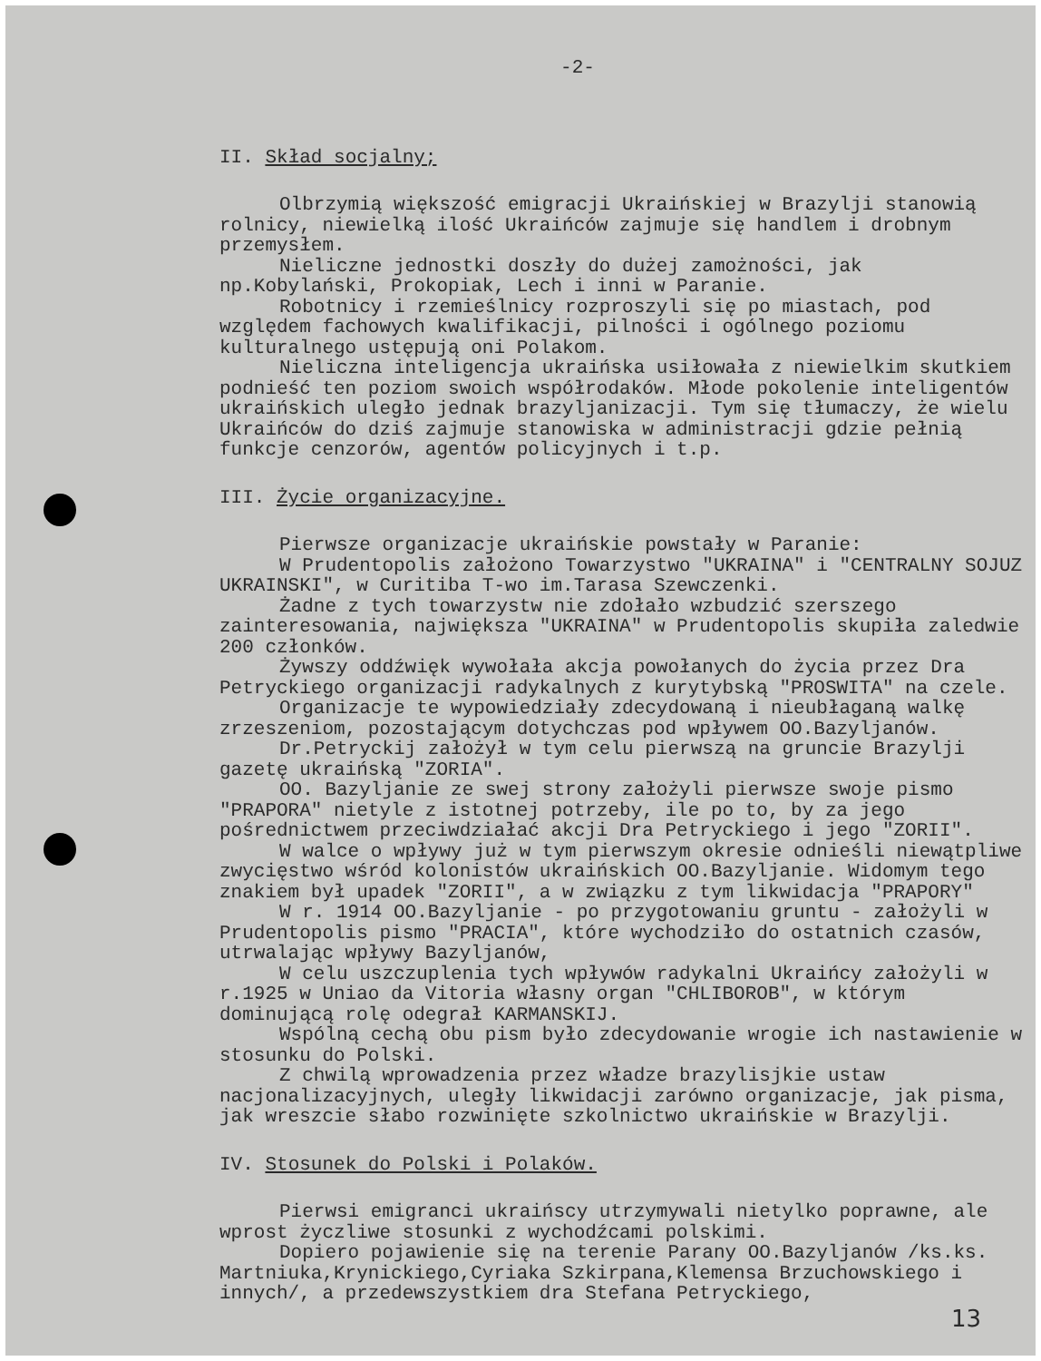-2-
II. Skład socjalny;
Olbrzymią większość emigracji Ukraińskiej w Brazylji stanowią rolnicy, niewielką ilość Ukraińców zajmuje się handlem i drobnym przemysłem.
Nieliczne jednostki doszły do dużej zamożności, jak np.Kobylański, Prokopiak, Lech i inni w Paranie.
Robotnicy i rzemieślnicy rozproszyli się po miastach, pod względem fachowych kwalifikacji, pilności i ogólnego poziomu kulturalnego ustępują oni Polakom.
Nieliczna inteligencja ukraińska usiłowała z niewielkim skutkiem podnieść ten poziom swoich współrodaków. Młode pokolenie inteligentów ukraińskich uległo jednak brazyljanizacji. Tym się tłumaczy, że wielu Ukraińców do dziś zajmuje stanowiska w administracji gdzie pełnią funkcje cenzorów, agentów policyjnych i t.p.
III. Życie organizacyjne.
Pierwsze organizacje ukraińskie powstały w Paranie:
W Prudentopolis założono Towarzystwo "UKRAINA" i "CENTRALNY SOJUZ UKRAINSKI", w Curitiba T-wo im.Tarasa Szewczenki.
Żadne z tych towarzystw nie zdołało wzbudzić szerszego zainteresowania, największa "UKRAINA" w Prudentopolis skupiła zaledwie 200 członków.
Żywszy oddźwięk wywołała akcja powołanych do życia przez Dra Petryckiego organizacji radykalnych z kurytybską "PROSWITA" na czele.
Organizacje te wypowiedziały zdecydowaną i nieubłaganą walkę zrzeszeniom, pozostającym dotychczas pod wpływem OO.Bazyljanów.
Dr.Petryckij założył w tym celu pierwszą na gruncie Brazylji gazetę ukraińską "ZORIA".
OO. Bazyljanie ze swej strony założyli pierwsze swoje pismo "PRAPORA" nietyle z istotnej potrzeby, ile po to, by za jego pośrednictwem przeciwdziałać akcji Dra Petryckiego i jego "ZORII".
W walce o wpływy już w tym pierwszym okresie odnieśli niewątpliwe zwycięstwo wśród kolonistów ukraińskich OO.Bazyljanie. Widomym tego znakiem był upadek "ZORII", a w związku z tym likwidacja "PRAPORY"
W r. 1914 OO.Bazyljanie - po przygotowaniu gruntu - założyli w Prudentopolis pismo "PRACIA", które wychodziło do ostatnich czasów, utrwalając wpływy Bazyljanów,
W celu uszczuplenia tych wpływów radykalni Ukraińcy założyli w r.1925 w Uniao da Vitoria własny organ "CHLIBOROB", w którym dominującą rolę odegrał KARMANSKIJ.
Wspólną cechą obu pism było zdecydowanie wrogie ich nastawienie w stosunku do Polski.
Z chwilą wprowadzenia przez władze brazylisjkie ustaw nacjonalizacyjnych, uległy likwidacji zarówno organizacje, jak pisma, jak wreszcie słabo rozwinięte szkolnictwo ukraińskie w Brazylji.
IV. Stosunek do Polski i Polaków.
Pierwsi emigranci ukraińscy utrzymywali nietylko poprawne, ale wprost życzliwe stosunki z wychodźcami polskimi.
Dopiero pojawienie się na terenie Parany OO.Bazyljanów /ks.ks. Martniuka,Krynickiego,Cyriaka Szkirpana,Klemensa Brzuchowskiego i innych/, a przedewszystkiem dra Stefana Petryckiego,
13